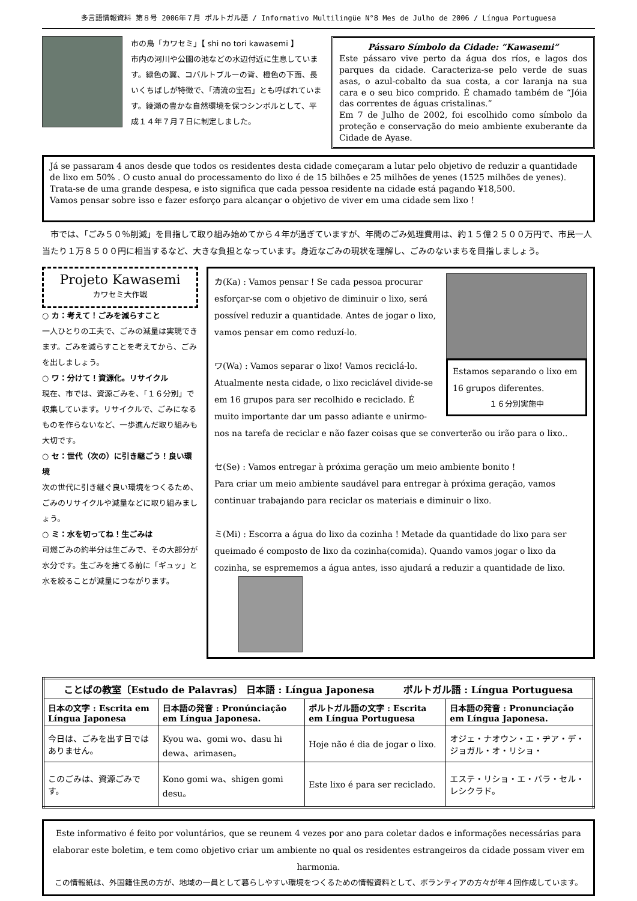多言語情報資料 第８号 2006年７月 ポルトガル語 / Informativo Multilingüe N°8 Mes de Julho de 2006 / Língua Portuguesa
市の鳥「カワセミ」【 shi no tori kawasemi 】
市内の河川や公園の池などの水辺付近に生息しています。緑色の翼、コバルトブルーの背、橙色の下面、長いくちばしが特徴で、「清流の宝石」とも呼ばれています。綾瀬の豊かな自然環境を保つシンボルとして、平成１４年７月７日に制定しました。
Pássaro Símbolo da Cidade: “Kawasemi”
Este pássaro vive perto da água dos ríos, e lagos dos parques da cidade. Caracteriza-se pelo verde de suas asas, o azul-cobalto da sua costa, a cor laranja na sua cara e o seu bico comprido. É chamado também de “Jóia das correntes de águas cristalinas.”
Em 7 de Julho de 2002, foi escolhido como símbolo da proteção e conservação do meio ambiente exuberante da Cidade de Ayase.
Já se passaram 4 anos desde que todos os residentes desta cidade começaram a lutar pelo objetivo de reduzir a quantidade de lixo em 50% . O custo anual do processamento do lixo é de 15 bilhões e 25 milhões de yenes (1525 milhões de yenes). Trata-se de uma grande despesa, e isto significa que cada pessoa residente na cidade está pagando ¥18,500.
Vamos pensar sobre isso e fazer esforço para alcançar o objetivo de viver em uma cidade sem lixo !
　市では、「ごみ５０％削減」を目指して取り組み始めてから４年が過ぎていますが、年間のごみ処理費用は、約１５億２５００万円で、市民一人当たり１万８５００円に相当するなど、大きな負担となっています。身近なごみの現状を理解し、ごみのないまちを目指しましょう。
Projeto Kawasemi
カワセミ大作戦
○ カ：考えて！ごみを減らすこと
一人ひとりの工夫で、ごみの減量は実現できます。ごみを減らすことを考えてから、ごみを出しましょう。
○ ワ：分けて！資源化。リサイクル
現在、市では、資源ごみを、「１６分別」で収集しています。リサイクルで、ごみになるものを作らないなど、一歩進んだ取り組みも大切です。
○ セ：世代（次の）に引き継ごう！良い環境
次の世代に引き継ぐ良い環境をつくるため、ごみのリサイクルや減量などに取り組みましょう。
○ ミ：水を切ってね！生ごみは
可燃ごみの約半分は生ごみで、その大部分が水分です。生ごみを捨てる前に「ギュッ」と水を絞ることが減量につながります。
Estamos separando o lixo em 16 grupos diferentes.
１６分別実施中
カ(Ka) : Vamos pensar ! Se cada pessoa procurar esforçar-se com o objetivo de diminuir o lixo, será possível reduzir a quantidade. Antes de jogar o lixo, vamos pensar em como reduzí-lo.
ワ(Wa) : Vamos separar o lixo! Vamos reciclá-lo.
Atualmente nesta cidade, o lixo reciclável divide-se em 16 grupos para ser recolhido e reciclado. É muito importante dar um passo adiante e unirmo-nos na tarefa de reciclar e não fazer coisas que se converterão ou irão para o lixo..
セ(Se) : Vamos entregar à próxima geração um meio ambiente bonito !
Para criar um meio ambiente saudável para entregar à próxima geração, vamos continuar trabajando para reciclar os materiais e diminuir o lixo.
ミ(Mi) : Escorra a água do lixo da cozinha ! Metade da quantidade do lixo para ser queimado é composto de lixo da cozinha(comida). Quando vamos jogar o lixo da cozinha, se esprememos a água antes, isso ajudará a reduzir a quantidade de lixo.
| ことばの教室〔Estudo de Palavras〕 日本語 : Língua Japonesa ポルトガル語 : Língua Portuguesa | | | |
| --- | --- | --- | --- |
| 日本の文字 : Escrita em Língua Japonesa | 日本語の発音 : Pronúnciação em Língua Japonesa. | ポルトガル語の文字 : Escrita em Língua Portuguesa | 日本語の発音 : Pronunciação em Língua Japonesa. |
| 今日は、ごみを出す日ではありません。 | Kyou wa、gomi wo、dasu hi dewa、arimasen。 | Hoje não é dia de jogar o lixo. | オジェ・ナオウン・エ・ヂア・デ・ジョガル・オ・リショ・ |
| このごみは、資源ごみです。 | Kono gomi wa、shigen gomi desu。 | Este lixo é para ser reciclado. | エステ・リショ・エ・パラ・セル・レシクラド。 |
Este informativo é feito por voluntários, que se reunem 4 vezes por ano para coletar dados e informações necessárias para elaborar este boletim, e tem como objetivo criar um ambiente no qual os residentes estrangeiros da cidade possam viver em harmonia.
この情報紙は、外国籍住民の方が、地域の一員として暮らしやすい環境をつくるための情報資料として、ボランティアの方々が年４回作成しています。